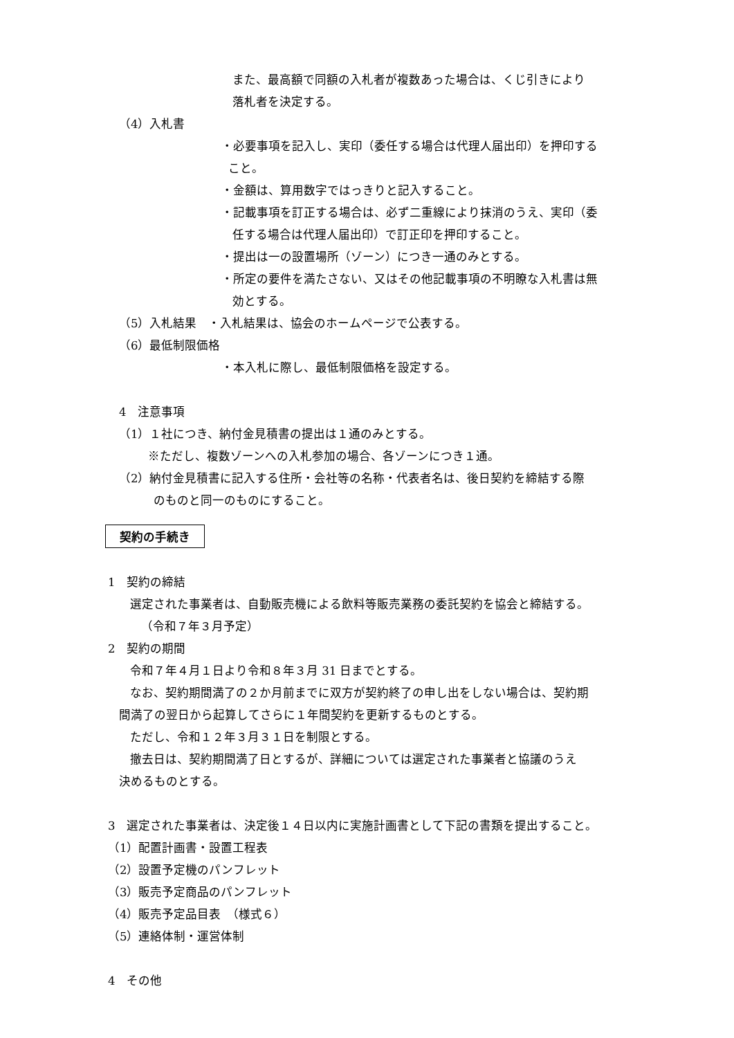また、最高額で同額の入札者が複数あった場合は、くじ引きにより
落札者を決定する。
（4）入札書
・必要事項を記入し、実印（委任する場合は代理人届出印）を押印する
こと。
・金額は、算用数字ではっきりと記入すること。
・記載事項を訂正する場合は、必ず二重線により抹消のうえ、実印（委
任する場合は代理人届出印）で訂正印を押印すること。
・提出は一の設置場所（ゾーン）につき一通のみとする。
・所定の要件を満たさない、又はその他記載事項の不明瞭な入札書は無
効とする。
（5）入札結果　・入札結果は、協会のホームページで公表する。
（6）最低制限価格
・本入札に際し、最低制限価格を設定する。
4　注意事項
（1）１社につき、納付金見積書の提出は１通のみとする。
※ただし、複数ゾーンへの入札参加の場合、各ゾーンにつき１通。
（2）納付金見積書に記入する住所・会社等の名称・代表者名は、後日契約を締結する際
のものと同一のものにすること。
契約の手続き
1　契約の締結
選定された事業者は、自動販売機による飲料等販売業務の委託契約を協会と締結する。
（令和７年３月予定）
2　契約の期間
令和７年４月１日より令和８年３月 31 日までとする。
なお、契約期間満了の２か月前までに双方が契約終了の申し出をしない場合は、契約期
間満了の翌日から起算してさらに１年間契約を更新するものとする。
ただし、令和１２年３月３１日を制限とする。
撤去日は、契約期間満了日とするが、詳細については選定された事業者と協議のうえ
決めるものとする。
3　選定された事業者は、決定後１４日以内に実施計画書として下記の書類を提出すること。
（1）配置計画書・設置工程表
（2）設置予定機のパンフレット
（3）販売予定商品のパンフレット
（4）販売予定品目表　（様式６）
（5）連絡体制・運営体制
4　その他